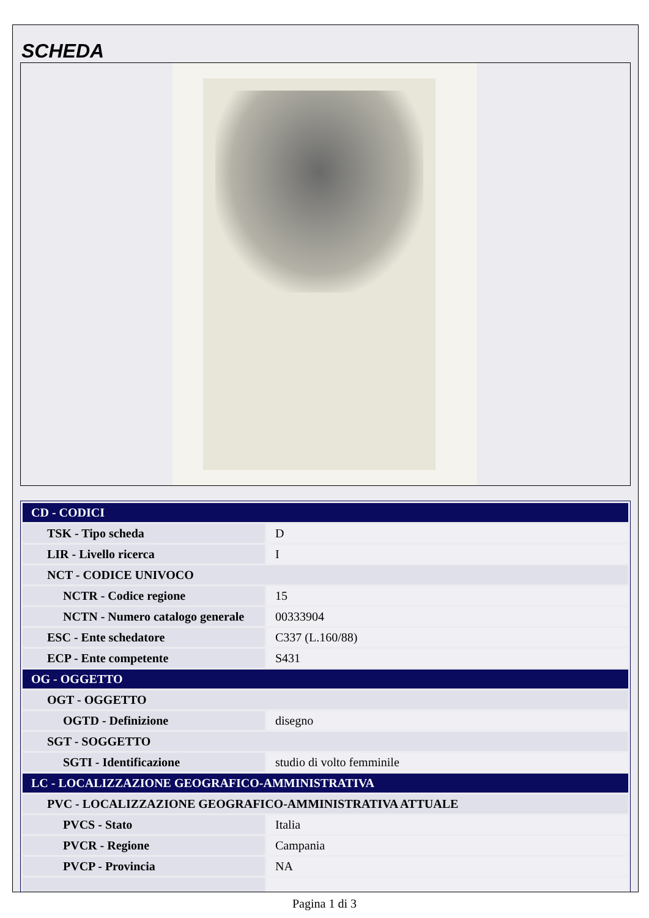SCHEDA
| CD - CODICI | |
| TSK - Tipo scheda | D |
| LIR - Livello ricerca | I |
| NCT - CODICE UNIVOCO | |
| NCTR - Codice regione | 15 |
| NCTN - Numero catalogo generale | 00333904 |
| ESC - Ente schedatore | C337 (L.160/88) |
| ECP - Ente competente | S431 |
| OG - OGGETTO | |
| OGT - OGGETTO | |
| OGTD - Definizione | disegno |
| SGT - SOGGETTO | |
| SGTI - Identificazione | studio di volto femminile |
| LC - LOCALIZZAZIONE GEOGRAFICO-AMMINISTRATIVA | |
| PVC - LOCALIZZAZIONE GEOGRAFICO-AMMINISTRATIVA ATTUALE | |
| PVCS - Stato | Italia |
| PVCR - Regione | Campania |
| PVCP - Provincia | NA |
Pagina 1 di 3